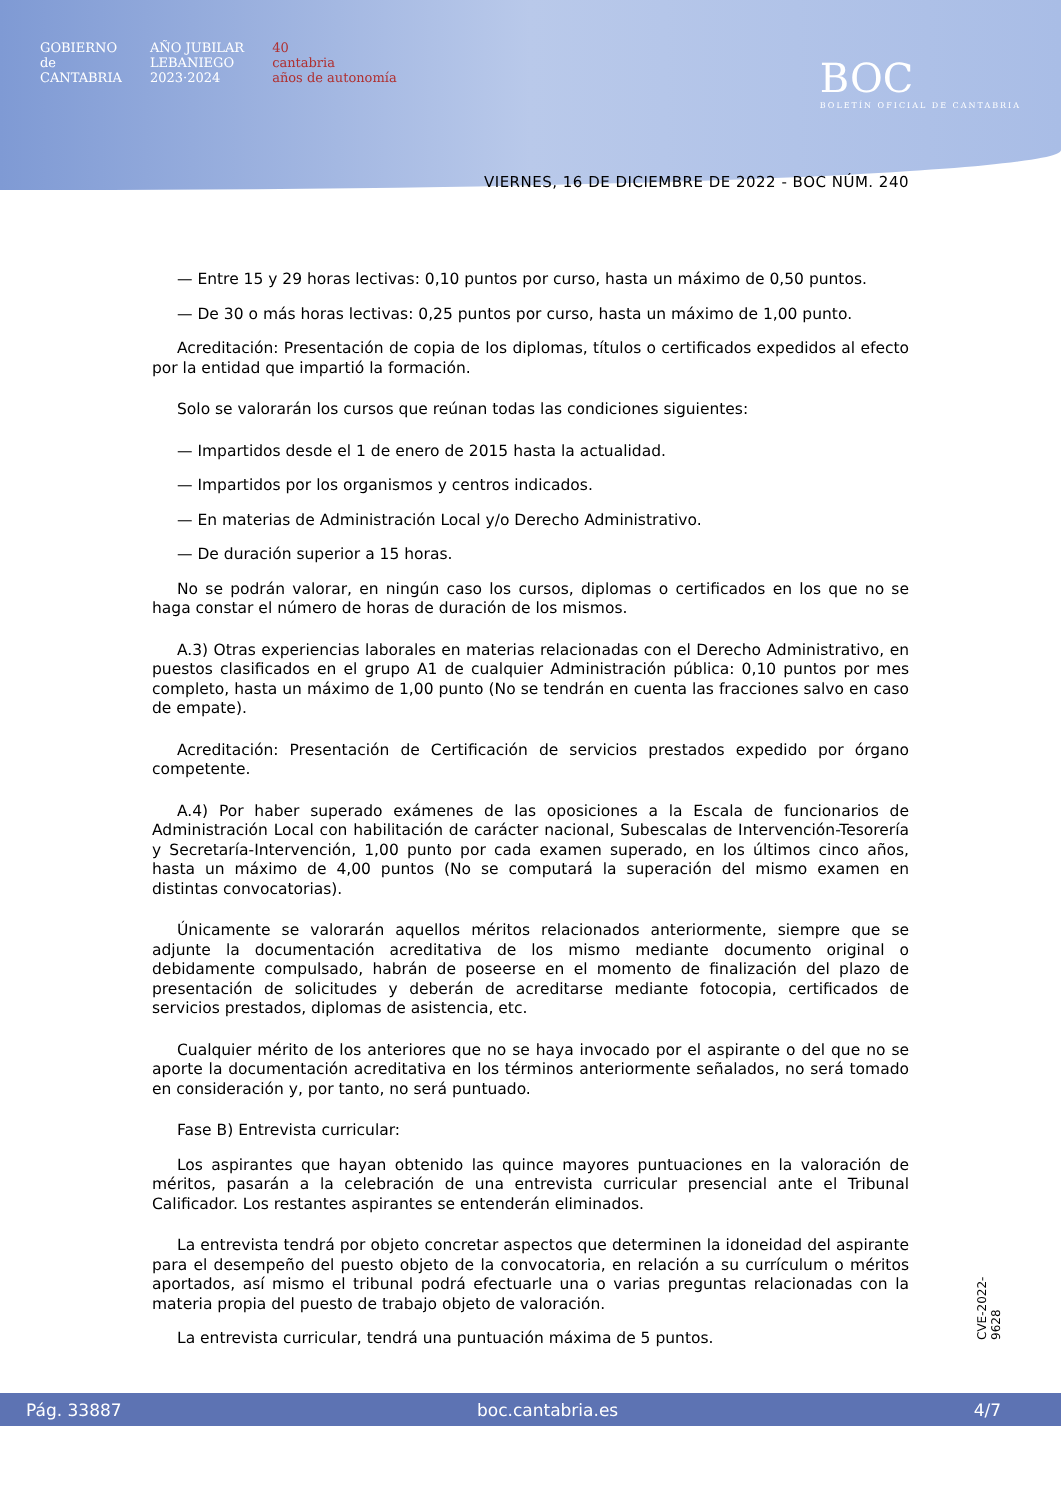GOBIERNO
de
CANTABRIA
AÑO JUBILAR
LEBANIEGO
2023·2024
40
cantabria
años de autonomía
BOC
BOLETÍN OFICIAL DE CANTABRIA
VIERNES, 16 DE DICIEMBRE DE 2022 - BOC NÚM. 240
— Entre 15 y 29 horas lectivas: 0,10 puntos por curso, hasta un máximo de 0,50 puntos.
— De 30 o más horas lectivas: 0,25 puntos por curso, hasta un máximo de 1,00 punto.
Acreditación: Presentación de copia de los diplomas, títulos o certificados expedidos al efecto por la entidad que impartió la formación.
Solo se valorarán los cursos que reúnan todas las condiciones siguientes:
— Impartidos desde el 1 de enero de 2015 hasta la actualidad.
— Impartidos por los organismos y centros indicados.
— En materias de Administración Local y/o Derecho Administrativo.
— De duración superior a 15 horas.
No se podrán valorar, en ningún caso los cursos, diplomas o certificados en los que no se haga constar el número de horas de duración de los mismos.
A.3) Otras experiencias laborales en materias relacionadas con el Derecho Administrativo, en puestos clasificados en el grupo A1 de cualquier Administración pública: 0,10 puntos por mes completo, hasta un máximo de 1,00 punto (No se tendrán en cuenta las fracciones salvo en caso de empate).
Acreditación: Presentación de Certificación de servicios prestados expedido por órgano competente.
A.4) Por haber superado exámenes de las oposiciones a la Escala de funcionarios de Administración Local con habilitación de carácter nacional, Subescalas de Intervención-Tesorería y Secretaría-Intervención, 1,00 punto por cada examen superado, en los últimos cinco años, hasta un máximo de 4,00 puntos (No se computará la superación del mismo examen en distintas convocatorias).
Únicamente se valorarán aquellos méritos relacionados anteriormente, siempre que se adjunte la documentación acreditativa de los mismo mediante documento original o debidamente compulsado, habrán de poseerse en el momento de finalización del plazo de presentación de solicitudes y deberán de acreditarse mediante fotocopia, certificados de servicios prestados, diplomas de asistencia, etc.
Cualquier mérito de los anteriores que no se haya invocado por el aspirante o del que no se aporte la documentación acreditativa en los términos anteriormente señalados, no será tomado en consideración y, por tanto, no será puntuado.
Fase B) Entrevista curricular:
Los aspirantes que hayan obtenido las quince mayores puntuaciones en la valoración de méritos, pasarán a la celebración de una entrevista curricular presencial ante el Tribunal Calificador. Los restantes aspirantes se entenderán eliminados.
La entrevista tendrá por objeto concretar aspectos que determinen la idoneidad del aspirante para el desempeño del puesto objeto de la convocatoria, en relación a su currículum o méritos aportados, así mismo el tribunal podrá efectuarle una o varias preguntas relacionadas con la materia propia del puesto de trabajo objeto de valoración.
La entrevista curricular, tendrá una puntuación máxima de 5 puntos.
CVE-2022-9628
Pág. 33887 boc.cantabria.es 4/7